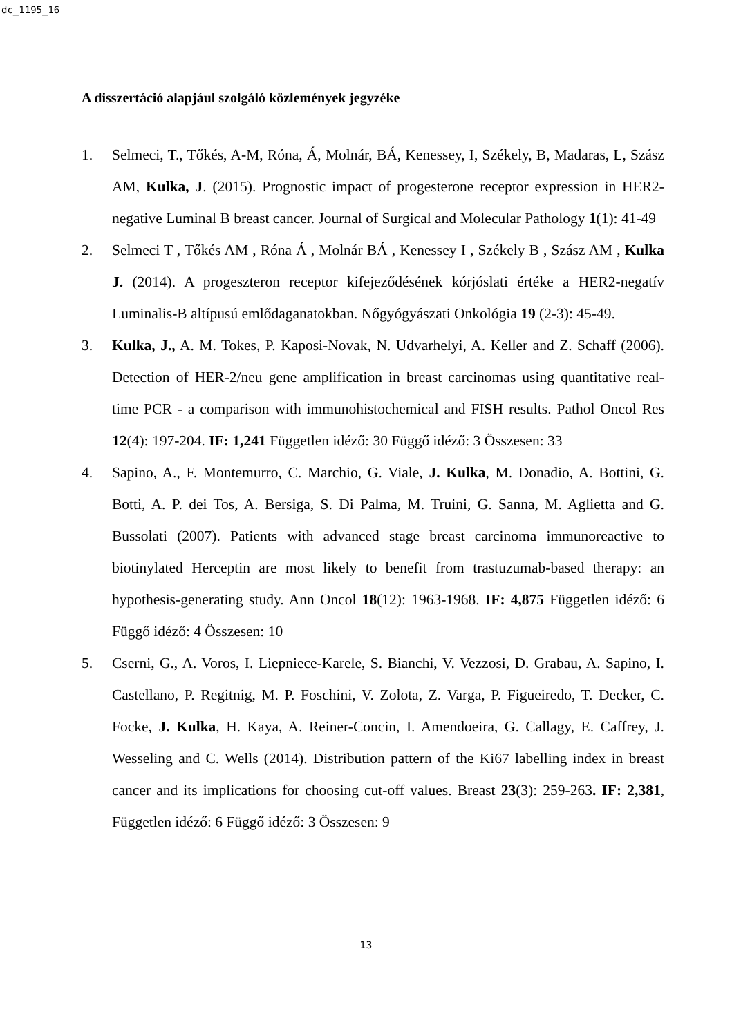dc_1195_16
A disszertáció alapjául szolgáló közlemények jegyzéke
1. Selmeci, T., Tőkés, A-M, Róna, Á, Molnár, BÁ, Kenessey, I, Székely, B, Madaras, L, Szász AM, Kulka, J. (2015). Prognostic impact of progesterone receptor expression in HER2-negative Luminal B breast cancer. Journal of Surgical and Molecular Pathology 1(1): 41-49
2. Selmeci T , Tőkés AM , Róna Á , Molnár BÁ , Kenessey I , Székely B , Szász AM , Kulka J. (2014). A progeszteron receptor kifejeződésének kórjóslati értéke a HER2-negatív Luminalis-B altípusú emlődaganatokban. Nőgyógyászati Onkológia 19 (2-3): 45-49.
3. Kulka, J., A. M. Tokes, P. Kaposi-Novak, N. Udvarhelyi, A. Keller and Z. Schaff (2006). Detection of HER-2/neu gene amplification in breast carcinomas using quantitative real-time PCR - a comparison with immunohistochemical and FISH results. Pathol Oncol Res 12(4): 197-204. IF: 1,241 Független idéző: 30 Függő idéző: 3 Összesen: 33
4. Sapino, A., F. Montemurro, C. Marchio, G. Viale, J. Kulka, M. Donadio, A. Bottini, G. Botti, A. P. dei Tos, A. Bersiga, S. Di Palma, M. Truini, G. Sanna, M. Aglietta and G. Bussolati (2007). Patients with advanced stage breast carcinoma immunoreactive to biotinylated Herceptin are most likely to benefit from trastuzumab-based therapy: an hypothesis-generating study. Ann Oncol 18(12): 1963-1968. IF: 4,875 Független idéző: 6 Függő idéző: 4 Összesen: 10
5. Cserni, G., A. Voros, I. Liepniece-Karele, S. Bianchi, V. Vezzosi, D. Grabau, A. Sapino, I. Castellano, P. Regitnig, M. P. Foschini, V. Zolota, Z. Varga, P. Figueiredo, T. Decker, C. Focke, J. Kulka, H. Kaya, A. Reiner-Concin, I. Amendoeira, G. Callagy, E. Caffrey, J. Wesseling and C. Wells (2014). Distribution pattern of the Ki67 labelling index in breast cancer and its implications for choosing cut-off values. Breast 23(3): 259-263. IF: 2,381, Független idéző: 6 Függő idéző: 3 Összesen: 9
13